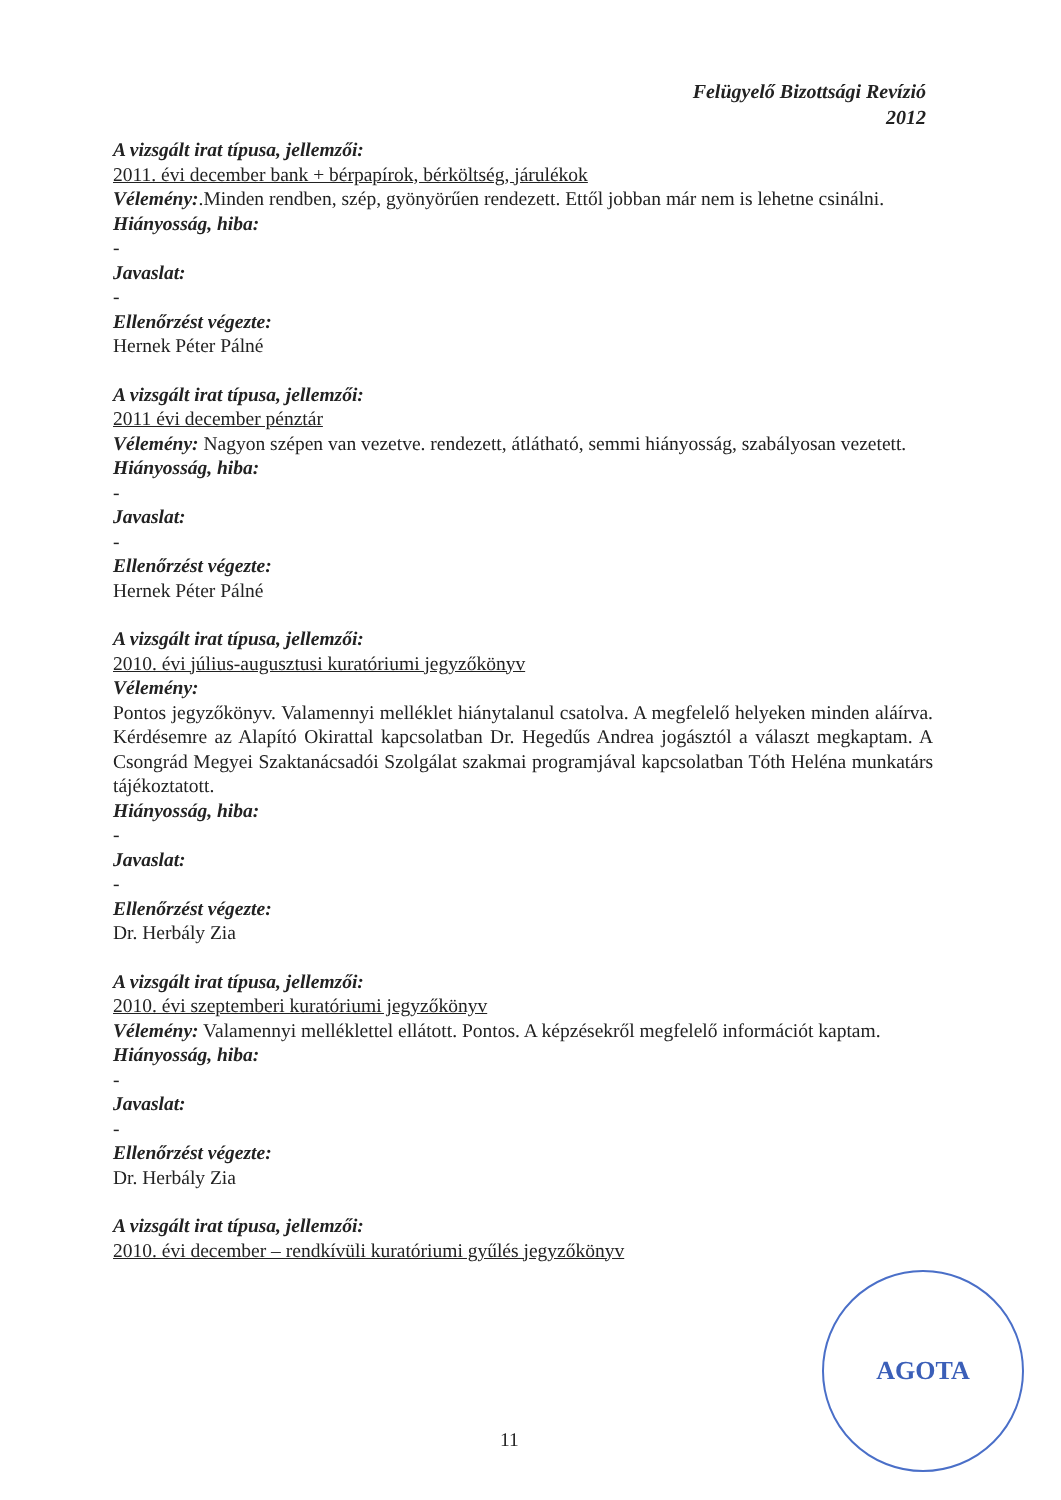Felügyelő Bizottsági Revízió
2012
A vizsgált irat típusa, jellemzői:
2011. évi december bank + bérpapírok, bérköltség, járulékok
Vélemény:.Minden rendben, szép, gyönyörűen rendezett. Ettől jobban már nem is lehetne csinálni.
Hiányosság, hiba:
-
Javaslat:
-
Ellenőrzést végezte:
Hernek Péter Pálné
A vizsgált irat típusa, jellemzői:
2011 évi december pénztár
Vélemény: Nagyon szépen van vezetve. rendezett, átlátható, semmi hiányosság, szabályosan vezetett.
Hiányosság, hiba:
-
Javaslat:
-
Ellenőrzést végezte:
Hernek Péter Pálné
A vizsgált irat típusa, jellemzői:
2010. évi július-augusztusi kuratóriumi jegyzőkönyv
Vélemény:
Pontos jegyzőkönyv. Valamennyi melléklet hiánytalanul csatolva. A megfelelő helyeken minden aláírva. Kérdésemre az Alapító Okirattal kapcsolatban Dr. Hegedűs Andrea jogásztól a választ megkaptam. A Csongrád Megyei Szaktanácsadói Szolgálat szakmai programjával kapcsolatban Tóth Heléna munkatárs tájékoztatott.
Hiányosság, hiba:
-
Javaslat:
-
Ellenőrzést végezte:
Dr. Herbály Zia
A vizsgált irat típusa, jellemzői:
2010. évi szeptemberi kuratóriumi jegyzőkönyv
Vélemény: Valamennyi melléklettel ellátott. Pontos. A képzésekről megfelelő információt kaptam.
Hiányosság, hiba:
-
Javaslat:
-
Ellenőrzést végezte:
Dr. Herbály Zia
A vizsgált irat típusa, jellemzői:
2010. évi december – rendkívüli kuratóriumi gyűlés jegyzőkönyv
11
AGOTA